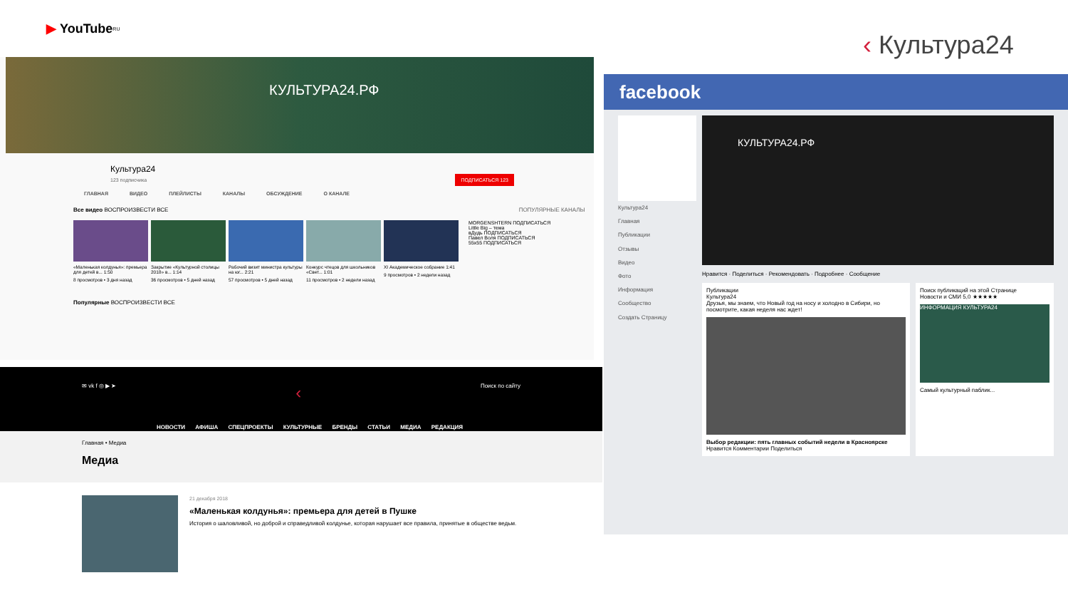‹ Культура24
▶ YouTube<sup>RU</sup>
КУЛЬТУРА24.РФ
Культура24
123 подписчика ПОДПИСАТЬСЯ 123
ГЛАВНАЯ ВИДЕО ПЛЕЙЛИСТЫ КАНАЛЫ ОБСУЖДЕНИЕ О КАНАЛЕ
Все видео ВОСПРОИЗВЕСТИ ВСЕ ПОПУЛЯРНЫЕ КАНАЛЫ
«Маленькая колдунья»: премьера для детей в... 1:50
8 просмотров • 3 дня назад
Закрытие «Культурной столицы 2018» в... 1:14
36 просмотров • 5 дней назад
Рабочий визит министра культуры на юг... 2:21
57 просмотров • 5 дней назад
Конкурс чтецов для школьников «Свет... 1:01
11 просмотров • 2 недели назад
XI Академическое собрание 1:41
9 просмотров • 2 недели назад
MORGENSHTERN ПОДПИСАТЬСЯ
Little Big – тема
вДудь ПОДПИСАТЬСЯ
Павел Воля ПОДПИСАТЬСЯ
55x55 ПОДПИСАТЬСЯ
Популярные ВОСПРОИЗВЕСТИ ВСЕ
✉ vk f ◎ ▶ ➤ ‹ Поиск по сайту
НОВОСТИ АФИША СПЕЦПРОЕКТЫ КУЛЬТУРНЫЕ БРЕНДЫ СТАТЬИ МЕДИА РЕДАКЦИЯ
Главная • Медиа
Медиа
21 декабря 2018
«Маленькая колдунья»: премьера для детей в Пушке
История о шаловливой, но доброй и справедливой колдунье, которая нарушает все правила, принятые в обществе ведьм.
facebook
Культура24
Главная
Публикации
Отзывы
Видео
Фото
Информация
Сообщество
Создать Страницу
КУЛЬТУРА24.РФ
Нравится · Поделиться · Рекомендовать · Подробнее · Сообщение
Публикации
Культура24
Друзья, мы знаем, что Новый год на носу и холодно в Сибири, но посмотрите, какая неделя нас ждет!
Выбор редакции: пять главных событий недели в Красноярске
Нравится Комментарии Поделиться
Поиск публикаций на этой Странице
Новости и СМИ 5,0 ★★★★★
ИНФОРМАЦИЯ КУЛЬТУРА24
Самый культурный паблик...